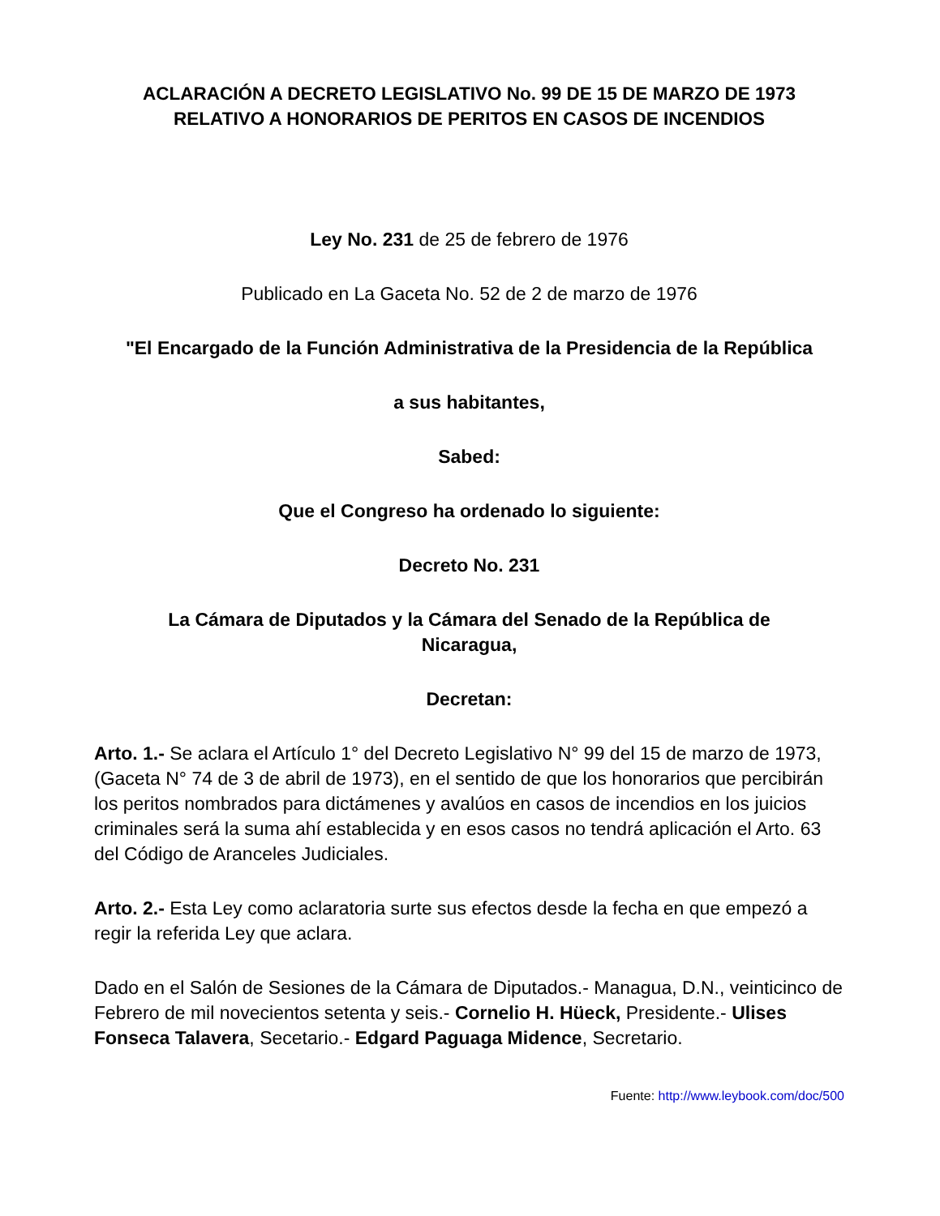ACLARACIÓN A DECRETO LEGISLATIVO No. 99 DE 15 DE MARZO DE 1973
RELATIVO A HONORARIOS DE PERITOS EN CASOS DE INCENDIOS
Ley No. 231 de 25 de febrero de 1976
Publicado en La Gaceta No. 52 de 2 de marzo de 1976
"El Encargado de la Función Administrativa de la Presidencia de la República
a sus habitantes,
Sabed:
Que el Congreso ha ordenado lo siguiente:
Decreto No. 231
La Cámara de Diputados y la Cámara del Senado de la República de Nicaragua,
Decretan:
Arto. 1.- Se aclara el Artículo 1° del Decreto Legislativo N° 99 del 15 de marzo de 1973, (Gaceta N° 74 de 3 de abril de 1973), en el sentido de que los honorarios que percibirán los peritos nombrados para dictámenes y avalúos en casos de incendios en los juicios criminales será la suma ahí establecida y en esos casos no tendrá aplicación el Arto. 63 del Código de Aranceles Judiciales.
Arto. 2.- Esta Ley como aclaratoria surte sus efectos desde la fecha en que empezó a regir la referida Ley que aclara.
Dado en el Salón de Sesiones de la Cámara de Diputados.- Managua, D.N., veinticinco de Febrero de mil novecientos setenta y seis.- Cornelio H. Hüeck, Presidente.- Ulises Fonseca Talavera, Secetario.- Edgard Paguaga Midence, Secretario.
Fuente: http://www.leybook.com/doc/500